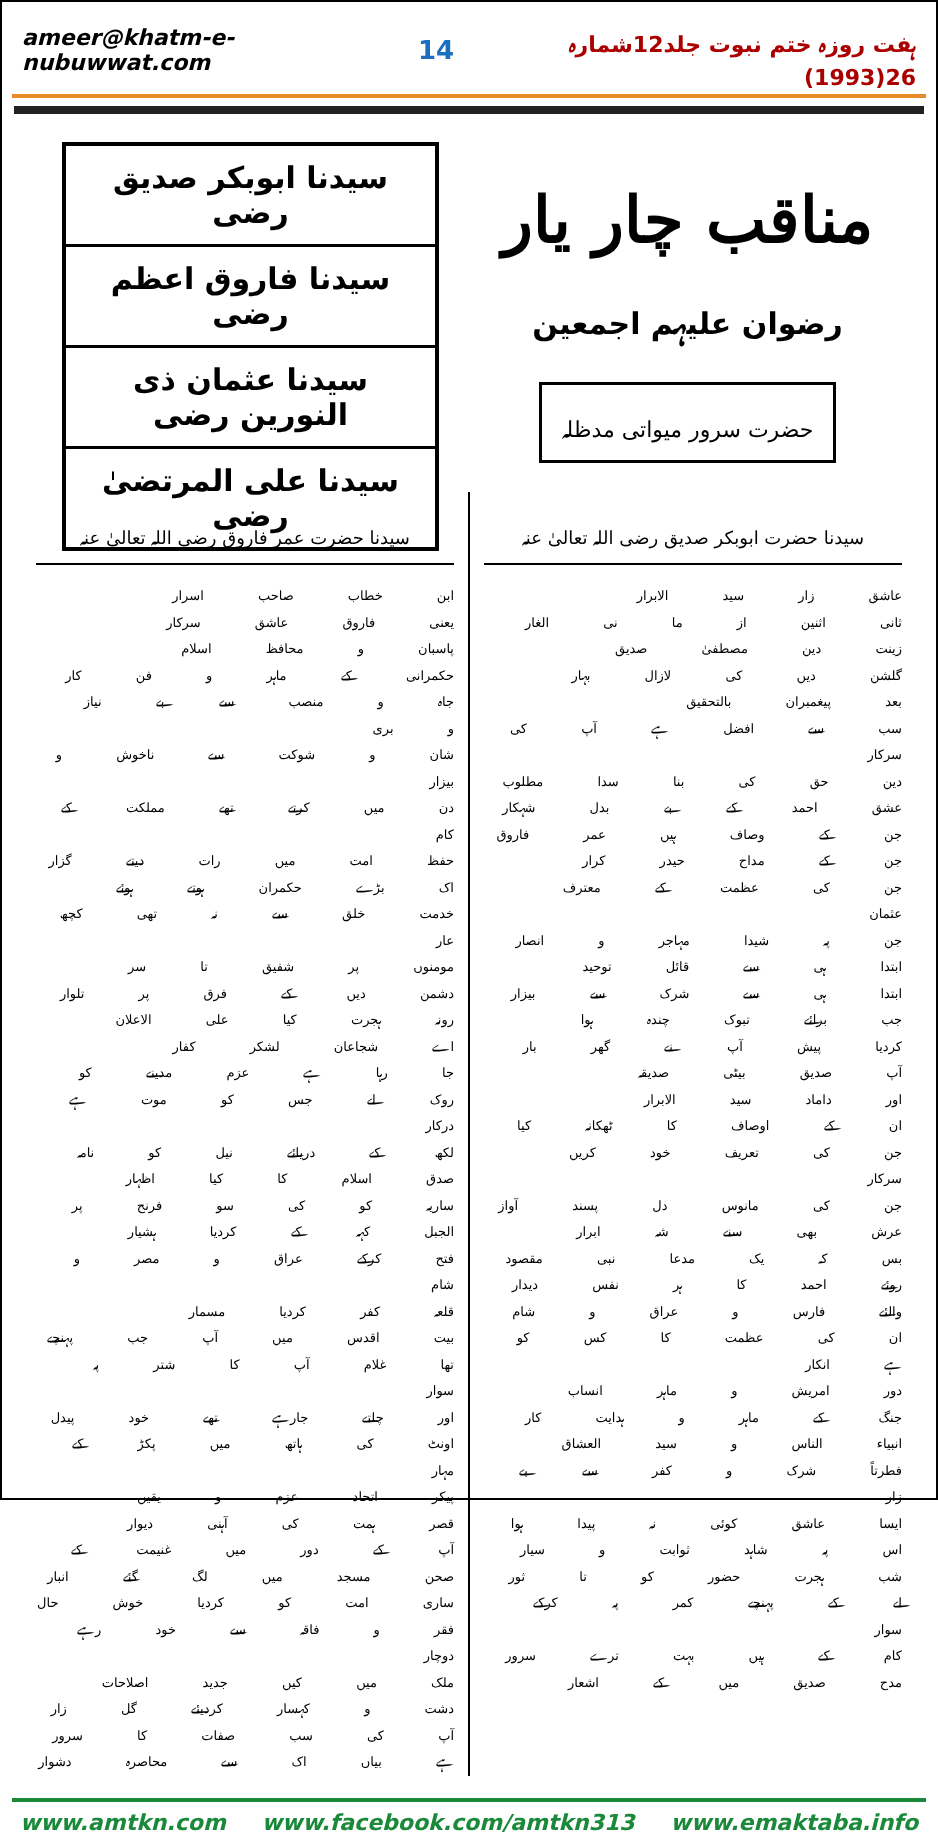ameer@khatm-e-nubuwwat.com 14 ہفت روزہ ختم نبوت جلد12شمارہ 26(1993)
مناقب چار یار
رضوان علیہم اجمعین
حضرت سرور میواتی مدظلہ
سیدنا ابوبکر صدیق رضی
سیدنا فاروق اعظم رضی
سیدنا عثمان ذی النورین رضی
سیدنا علی المرتضیٰ رضی
سیدنا حضرت ابوبکر صدیق رضی اللہ تعالیٰ عنہ
عاشق زار سید الابرار
ثانی اثنین از ما نی الغار
زینت دین مصطفیٰ صدیق
گلشن دیں کی لازال بہار
بعد پیغمبران بالتحقیق
سب سے افضل ہے آپ کی سرکار
دین حق کی بنا سدا مطلوب
عشق احمد کے بے بدل شہکار
جن کے وصاف ہیں عمر فاروق
جن کے مداح حیدر کرار
جن کی عظمت کے معترف عثمان
جن پہ شیدا مہاجر و انصار
ابتدا ہی سے قائل توحید
ابتدا ہی سے شرک سے بیزار
جب برائے تبوک چندہ ہوا
کردیا پیش آپ نے گھر بار
آپ صدیق بیٹی صدیقہ
اور داماد سید الابرار
ان کے اوصاف کا ٹھکانہ کیا
جن کی تعریف خود کریں سرکار
جن کی مانوس دل پسند آواز
عرش بھی سنے شہ ابرار
بس کہ یک مدعا نبی مقصود
روئے احمد کا ہر نفس دیدار
والئے فارس و عراق و شام
ان کی عظمت کا کس کو ہے انکار
دور امریش و ماہر انساب
جنگ کے ماہر و ہدایت کار
انبیاء الناس و سید العشاق
فطرتاً شرک و کفر سے بے زار
ایسا عاشق کوئی نہ پیدا ہوا
اس پہ شاہد ثوابت و سیار
شب ہجرت حضور کو تا ثور
لے کے پہنچے کمر پہ کرکے سوار
کام کے ہیں بہت ترے سرور
مدح صدیق میں کے اشعار
سیدنا حضرت عمر فاروق رضی اللہ تعالیٰ عنہ
ابن خطاب صاحب اسرار
یعنی فاروق عاشق سرکار
پاسبان و محافظ اسلام
حکمرانی کے ماہر و فن کار
جاہ و منصب سے بے نیاز و بری
شان و شوکت سے ناخوش و بیزار
دن میں کرتے تھے مملکت کے کام
حفظ امت میں رات دیتے گزار
اک بڑے حکمران ہوتے ہوئے
خدمت خلق سے نہ تھی کچھ عار
مومنوں پر شفیق تا سر
دشمن دیں کے فرق پر تلوار
رونہ ہجرت کیا علی الاعلان
اے شجاعان لشکر کفار
جا رہا ہے عزم مدینے کو
روک لے جس کو موت ہے درکار
لکھ کے دریائے نیل کو نامہ
صدق اسلام کا کیا اظہار
ساریہ کو کی سو فرنح پر
الجبل کہہ کے کردیا ہشیار
فتح کرکے عراق و مصر و شام
قلعہ کفر کردیا مسمار
بیت اقدس میں آپ جب پہنچے
تھا غلام آپ کا شتر پہ سوار
اور چلتے جارہے تھے خود پیدل
اونٹ کی ہاتھ میں پکڑ کے مہار
پیکر اتحاد عزم و یقیں
قصر ہمت کی آہنی دیوار
آپ کے دور میں غنیمت کے
صحن مسجد میں لگ گئے انبار
ساری امت کو کردیا خوش حال
فقر و فاقہ سے خود رہے دوچار
ملک میں کیں جدید اصلاحات
دشت و کہسار کردیئے گل زار
آپ کی سب صفات کا سرور
ہے بیاں اک سے محاصرہ دشوار
www.amtkn.com www.facebook.com/amtkn313 www.emaktaba.info